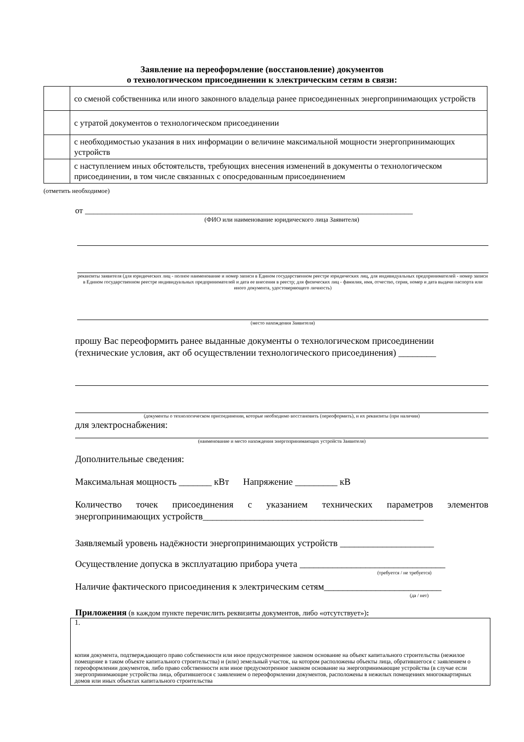Заявление на переоформление (восстановление) документов
о технологическом присоединении к электрическим сетям в связи:
| | со сменой собственника или иного законного владельца ранее присоединенных энергопринимающих устройств |
| | с утратой документов о технологическом присоединении |
| | с необходимостью указания в них информации о величине максимальной мощности энергопринимающих устройств |
| | с наступлением иных обстоятельств, требующих внесения изменений в документы о технологическом присоединении, в том числе связанных с опосредованным присоединением |
(отметить необходимое)
от ______________________________________________________________________________
(ФИО или наименование юридического лица Заявителя)
реквизиты заявителя (для юридических лиц - полное наименование и номер записи в Едином государственном реестре юридических лиц, для индивидуальных предпринимателей - номер записи в Едином государственном реестре индивидуальных предпринимателей и дата ее внесения в реестр; для физических лиц - фамилия, имя, отчество, серия, номер и дата выдачи паспорта или иного документа, удостоверяющего личность)
(место нахождения Заявителя)
прошу Вас переоформить ранее выданные документы о технологическом присоединении (технические условия, акт об осуществлении технологического присоединения) ________
(документы о технологическом присоединении, которые необходимо восстановить (переоформить), и их реквизиты (при наличии)
для электроснабжения:
(наименование и место нахождения энергопринимающих устройств Заявителя)
Дополнительные сведения:
Максимальная мощность _______ кВт Напряжение _________ кВ
Количество точек присоединения с указанием технических параметров элементов энергопринимающих устройств_______________________________________________
Заявляемый уровень надёжности энергопринимающих устройств ____________________
Осуществление допуска в эксплуатацию прибора учета _______________________________
(требуется / не требуется)
Наличие фактического присоединения к электрическим сетям_________________________
(да / нет)
Приложения (в каждом пункте перечислить реквизиты документов, либо «отсутствует»):
| 1. копия документа, подтверждающего право собственности или иное предусмотренное законом основание на объект капитального строительства (нежилое помещение в таком объекте капитального строительства) и (или) земельный участок, на котором расположены объекты лица, обратившегося с заявлением о переоформлении документов, либо право собственности или иное предусмотренное законом основание на энергопринимающие устройства (в случае если энергопринимающие устройства лица, обратившегося с заявлением о переоформлении документов, расположены в нежилых помещениях многоквартирных домов или иных объектах капитального строительства |